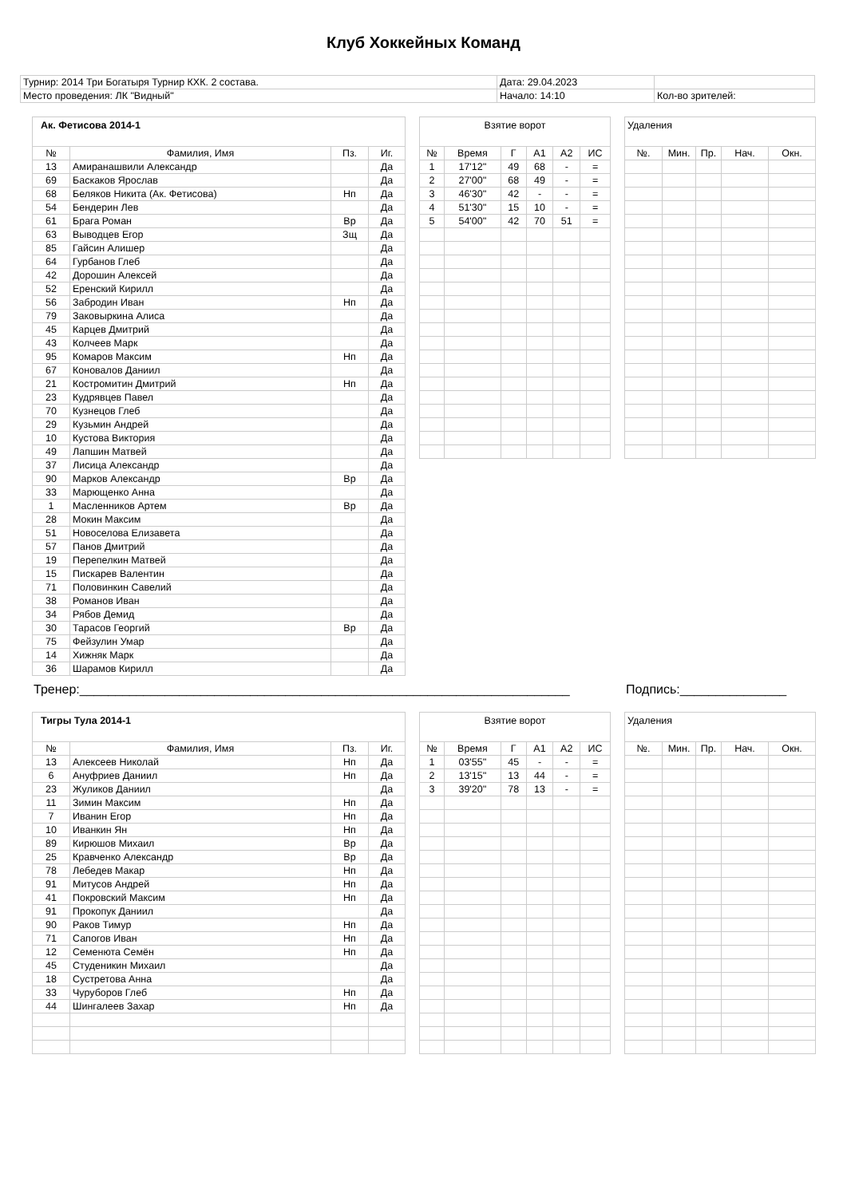Клуб Хоккейных Команд
| Турнир: 2014 Три Богатыря Турнир КХК. 2 состава. | Дата: 29.04.2023 | |
| Место проведения: ЛК "Видный" | Начало: 14:10 | Кол-во зрителей: |
| Ак. Фетисова 2014-1 | | | |
| № | Фамилия, Имя | Пз. | Иг. |
| 13 | Амиранашвили Александр | | Да |
| 69 | Баскаков Ярослав | | Да |
| 68 | Беляков Никита (Ак. Фетисова) | Нп | Да |
| 54 | Бендерин Лев | | Да |
| 61 | Брага Роман | Вр | Да |
| 63 | Выводцев Егор | Зщ | Да |
| 85 | Гайсин Алишер | | Да |
| 64 | Гурбанов Глеб | | Да |
| 42 | Дорошин Алексей | | Да |
| 52 | Еренский Кирилл | | Да |
| 56 | Забродин Иван | Нп | Да |
| 79 | Заковыркина Алиса | | Да |
| 45 | Карцев Дмитрий | | Да |
| 43 | Колчеев Марк | | Да |
| 95 | Комаров Максим | Нп | Да |
| 67 | Коновалов Даниил | | Да |
| 21 | Костромитин Дмитрий | Нп | Да |
| 23 | Кудрявцев Павел | | Да |
| 70 | Кузнецов Глеб | | Да |
| 29 | Кузьмин Андрей | | Да |
| 10 | Кустова Виктория | | Да |
| 49 | Лапшин Матвей | | Да |
| 37 | Лисица Александр | | Да |
| 90 | Марков Александр | Вр | Да |
| 33 | Марющенко Анна | | Да |
| 1 | Масленников Артем | Вр | Да |
| 28 | Мокин Максим | | Да |
| 51 | Новоселова Елизавета | | Да |
| 57 | Панов Дмитрий | | Да |
| 19 | Перепелкин Матвей | | Да |
| 15 | Пискарев Валентин | | Да |
| 71 | Половинкин Савелий | | Да |
| 38 | Романов Иван | | Да |
| 34 | Рябов Демид | | Да |
| 30 | Тарасов Георгий | Вр | Да |
| 75 | Фейзулин Умар | | Да |
| 14 | Хижняк Марк | | Да |
| 36 | Шарамов Кирилл | | Да |
| Взятие ворот | | | | | |
| № | Время | Г | А1 | А2 | ИС |
| 1 | 17'12'' | 49 | 68 | - | = |
| 2 | 27'00'' | 68 | 49 | - | = |
| 3 | 46'30'' | 42 | - | - | = |
| 4 | 51'30'' | 15 | 10 | - | = |
| 5 | 54'00'' | 42 | 70 | 51 | = |
| Удаления | | | | |
| №. | Мин. | Пр. | Нач. | Окн. |
Тренер:_____________________________________________________________________ Подпись:_______________
| Тигры Тула 2014-1 | | | |
| № | Фамилия, Имя | Пз. | Иг. |
| 13 | Алексеев Николай | Нп | Да |
| 6 | Ануфриев Даниил | Нп | Да |
| 23 | Жуликов Даниил | | Да |
| 11 | Зимин Максим | Нп | Да |
| 7 | Иванин Егор | Нп | Да |
| 10 | Иванкин Ян | Нп | Да |
| 89 | Кирюшов Михаил | Вр | Да |
| 25 | Кравченко Александр | Вр | Да |
| 78 | Лебедев Макар | Нп | Да |
| 91 | Митусов Андрей | Нп | Да |
| 41 | Покровский Максим | Нп | Да |
| 91 | Прокопук Даниил | | Да |
| 90 | Раков Тимур | Нп | Да |
| 71 | Сапогов Иван | Нп | Да |
| 12 | Семенюта Семён | Нп | Да |
| 45 | Студеникин Михаил | | Да |
| 18 | Сустретова Анна | | Да |
| 33 | Чуруборов Глеб | Нп | Да |
| 44 | Шингалеев Захар | Нп | Да |
| Взятие ворот | | | | | |
| № | Время | Г | А1 | А2 | ИС |
| 1 | 03'55'' | 45 | - | - | = |
| 2 | 13'15'' | 13 | 44 | - | = |
| 3 | 39'20'' | 78 | 13 | - | = |
| Удаления | | | | |
| №. | Мин. | Пр. | Нач. | Окн. |